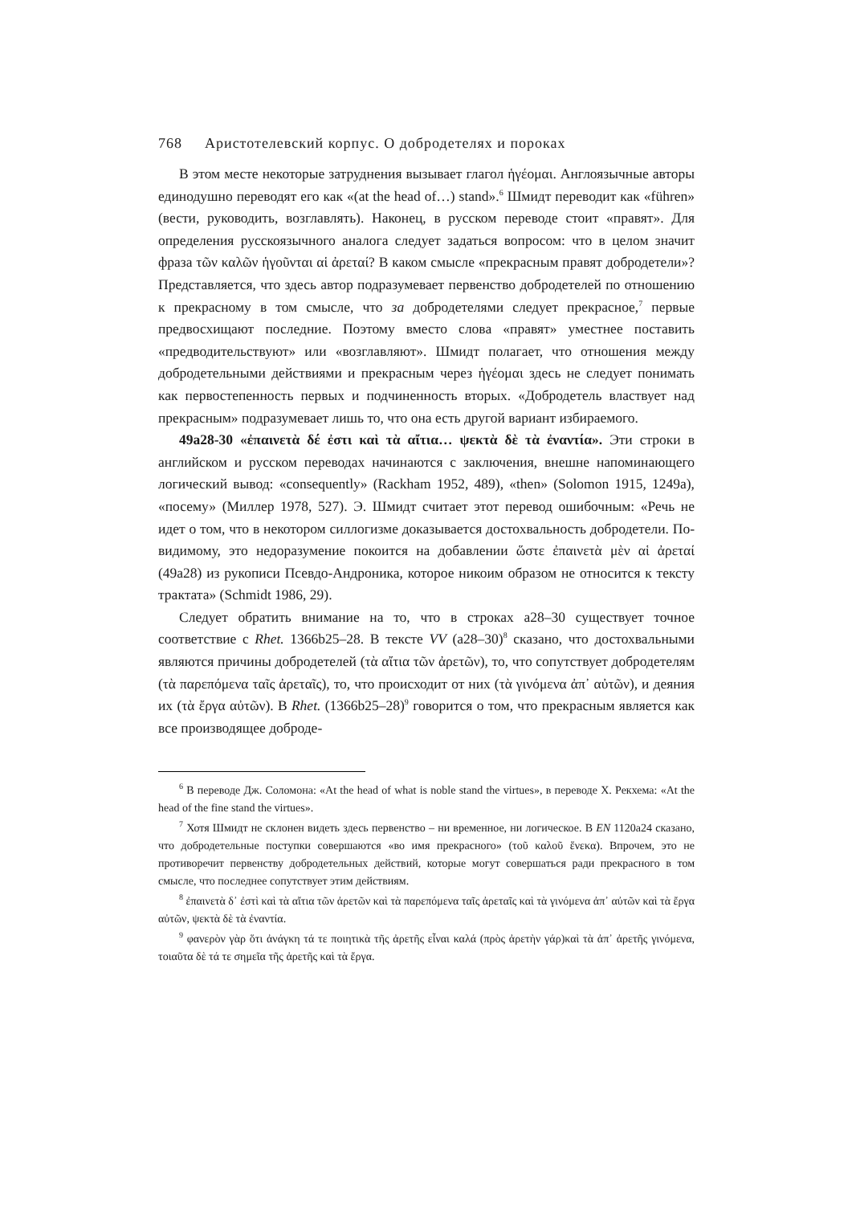768 Аристотелевский корпус. О добродетелях и пороках
В этом месте некоторые затруднения вызывает глагол ἡγέομαι. Англоязычные авторы единодушно переводят его как «(at the head of…) stand».<sup>6</sup> Шмидт переводит как «führen» (вести, руководить, возглавлять). Наконец, в русском переводе стоит «правят». Для определения русскоязычного аналога следует задаться вопросом: что в целом значит фраза τῶν καλῶν ἡγοῦνται αἱ ἀρεταί? В каком смысле «прекрасным правят добродетели»? Представляется, что здесь автор подразумевает первенство добродетелей по отношению к прекрасному в том смысле, что за добродетелями следует прекрасное,<sup>7</sup> первые предвосхищают последние. Поэтому вместо слова «правят» уместнее поставить «предводительствуют» или «возглавляют». Шмидт полагает, что отношения между добродетельными действиями и прекрасным через ἡγέομαι здесь не следует понимать как первостепенность первых и подчиненность вторых. «Добродетель властвует над прекрасным» подразумевает лишь то, что она есть другой вариант избираемого.
49a28-30 «ἐπαινετὰ δέ ἐστι καὶ τὰ αἴτια… ψεκτὰ δὲ τὰ ἐναντία». Эти строки в английском и русском переводах начинаются с заключения, внешне напоминающего логический вывод: «consequently» (Rackham 1952, 489), «then» (Solomon 1915, 1249a), «посему» (Миллер 1978, 527). Э. Шмидт считает этот перевод ошибочным: «Речь не идет о том, что в некотором силлогизме доказывается достохвальность добродетели. По-видимому, это недоразумение покоится на добавлении ὥστε ἐπαινετὰ μὲν αἱ ἀρεταί (49a28) из рукописи Псевдо-Андроника, которое никоим образом не относится к тексту трактата» (Schmidt 1986, 29).
Следует обратить внимание на то, что в строках a28–30 существует точное соответствие с Rhet. 1366b25–28. В тексте VV (a28–30)<sup>8</sup> сказано, что достохвальными являются причины добродетелей (τὰ αἴτια τῶν ἀρετῶν), то, что сопутствует добродетелям (τὰ παρεπόμενα ταῖς ἀρεταῖς), то, что происходит от них (τὰ γινόμενα ἀπ᾽ αὐτῶν), и деяния их (τὰ ἔργα αὐτῶν). В Rhet. (1366b25–28)<sup>9</sup> говорится о том, что прекрасным является как все производящее доброде-
<sup>6</sup> В переводе Дж. Соломона: «At the head of what is noble stand the virtues», в переводе Х. Рекхема: «At the head of the fine stand the virtues».
<sup>7</sup> Хотя Шмидт не склонен видеть здесь первенство – ни временное, ни логическое. В EN 1120a24 сказано, что добродетельные поступки совершаются «во имя прекрасного» (τοῦ καλοῦ ἕνεκα). Впрочем, это не противоречит первенству добродетельных действий, которые могут совершаться ради прекрасного в том смысле, что последнее сопутствует этим действиям.
<sup>8</sup> ἐπαινετὰ δ᾽ ἐστὶ καὶ τὰ αἴτια τῶν ἀρετῶν καὶ τὰ παρεπόμενα ταῖς ἀρεταῖς καὶ τὰ γινόμενα ἀπ᾽ αὐτῶν καὶ τὰ ἔργα αὐτῶν, ψεκτὰ δὲ τὰ ἐναντία.
<sup>9</sup> φανερὸν γὰρ ὅτι ἀνάγκη τά τε ποιητικὰ τῆς ἀρετῆς εἶναι καλά (πρὸς ἀρετὴν γάρ)καὶ τὰ ἀπ᾽ ἀρετῆς γινόμενα, τοιαῦτα δὲ τά τε σημεῖα τῆς ἀρετῆς καὶ τὰ ἔργα.